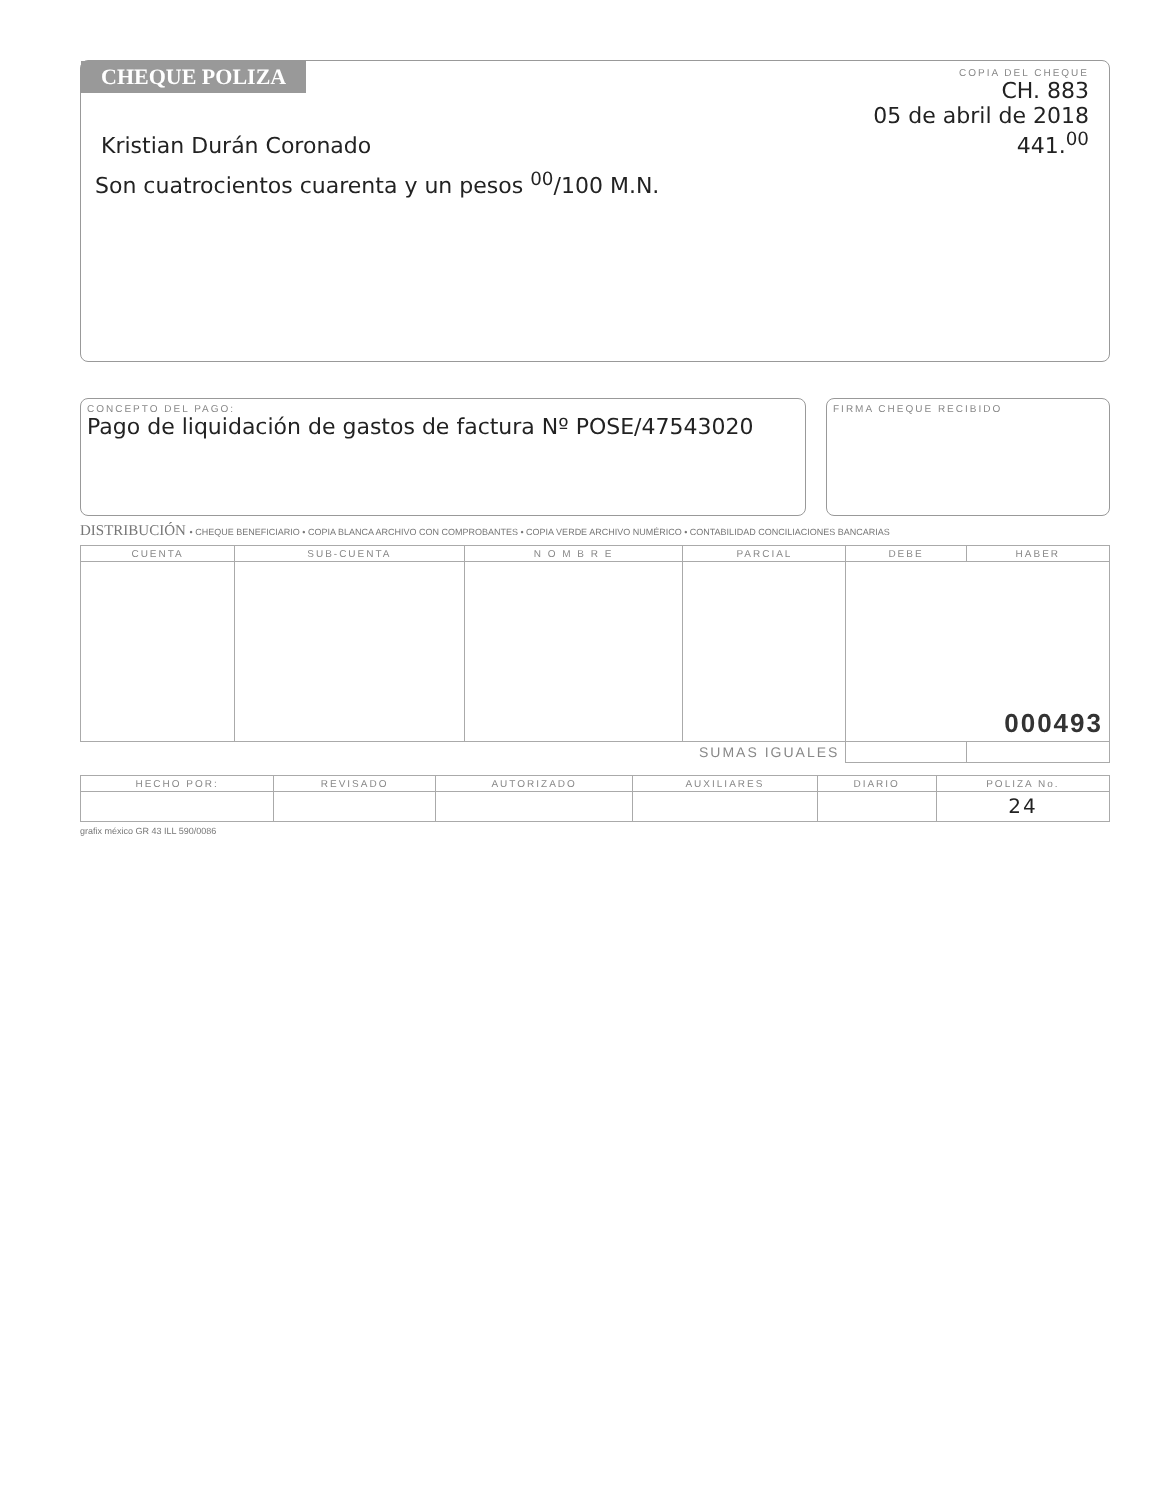CHEQUE POLIZA
COPIA DEL CHEQUE
CH. 883
05 de abril de 2018
441.<sup>00</sup>
Kristian Durán Coronado
Son cuatrocientos cuarenta y un pesos <sup>00</sup>/100 M.N.
CONCEPTO DEL PAGO:
Pago de liquidación de gastos de factura Nº POSE/47543020
FIRMA CHEQUE RECIBIDO
DISTRIBUCIÓN • CHEQUE BENEFICIARIO • COPIA BLANCA ARCHIVO CON COMPROBANTES • COPIA VERDE ARCHIVO NUMÉRICO • CONTABILIDAD CONCILIACIONES BANCARIAS
| CUENTA | SUB-CUENTA | N O M B R E | PARCIAL | DEBE | HABER |
| --- | --- | --- | --- | --- | --- |
| | | | | 000493 | |
| SUMAS IGUALES | | | | | |
| HECHO POR: | REVISADO | AUTORIZADO | AUXILIARES | DIARIO | POLIZA No. |
| --- | --- | --- | --- | --- | --- |
| | | | | | 24 |
grafix méxico GR 43 ILL 590/0086